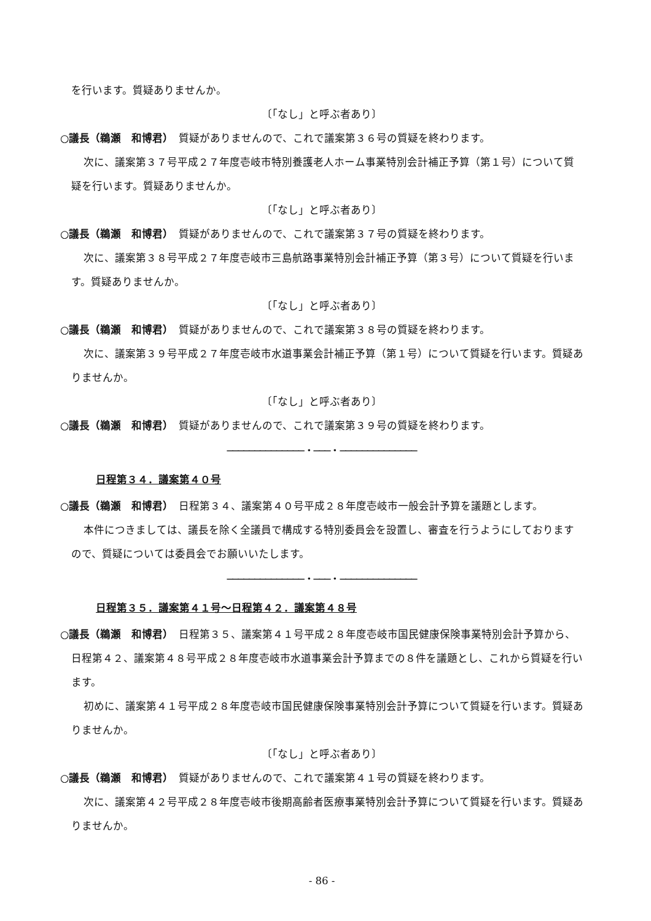を行います。質疑ありませんか。
〔「なし」と呼ぶ者あり〕
○議長（鵜瀬　和博君）　質疑がありませんので、これで議案第３６号の質疑を終わります。
次に、議案第３７号平成２７年度壱岐市特別養護老人ホーム事業特別会計補正予算（第１号）について質疑を行います。質疑ありませんか。
〔「なし」と呼ぶ者あり〕
○議長（鵜瀬　和博君）　質疑がありませんので、これで議案第３７号の質疑を終わります。
次に、議案第３８号平成２７年度壱岐市三島航路事業特別会計補正予算（第３号）について質疑を行います。質疑ありませんか。
〔「なし」と呼ぶ者あり〕
○議長（鵜瀬　和博君）　質疑がありませんので、これで議案第３８号の質疑を終わります。
次に、議案第３９号平成２７年度壱岐市水道事業会計補正予算（第１号）について質疑を行います。質疑ありませんか。
〔「なし」と呼ぶ者あり〕
○議長（鵜瀬　和博君）　質疑がありませんので、これで議案第３９号の質疑を終わります。
──────────────・───・──────────────
日程第３４．議案第４０号
○議長（鵜瀬　和博君）　日程第３４、議案第４０号平成２８年度壱岐市一般会計予算を議題とします。
本件につきましては、議長を除く全議員で構成する特別委員会を設置し、審査を行うようにしておりますので、質疑については委員会でお願いいたします。
──────────────・───・──────────────
日程第３５．議案第４１号～日程第４２．議案第４８号
○議長（鵜瀬　和博君）　日程第３５、議案第４１号平成２８年度壱岐市国民健康保険事業特別会計予算から、日程第４２、議案第４８号平成２８年度壱岐市水道事業会計予算までの８件を議題とし、これから質疑を行います。
初めに、議案第４１号平成２８年度壱岐市国民健康保険事業特別会計予算について質疑を行います。質疑ありませんか。
〔「なし」と呼ぶ者あり〕
○議長（鵜瀬　和博君）　質疑がありませんので、これで議案第４１号の質疑を終わります。
次に、議案第４２号平成２８年度壱岐市後期高齢者医療事業特別会計予算について質疑を行います。質疑ありませんか。
- 86 -